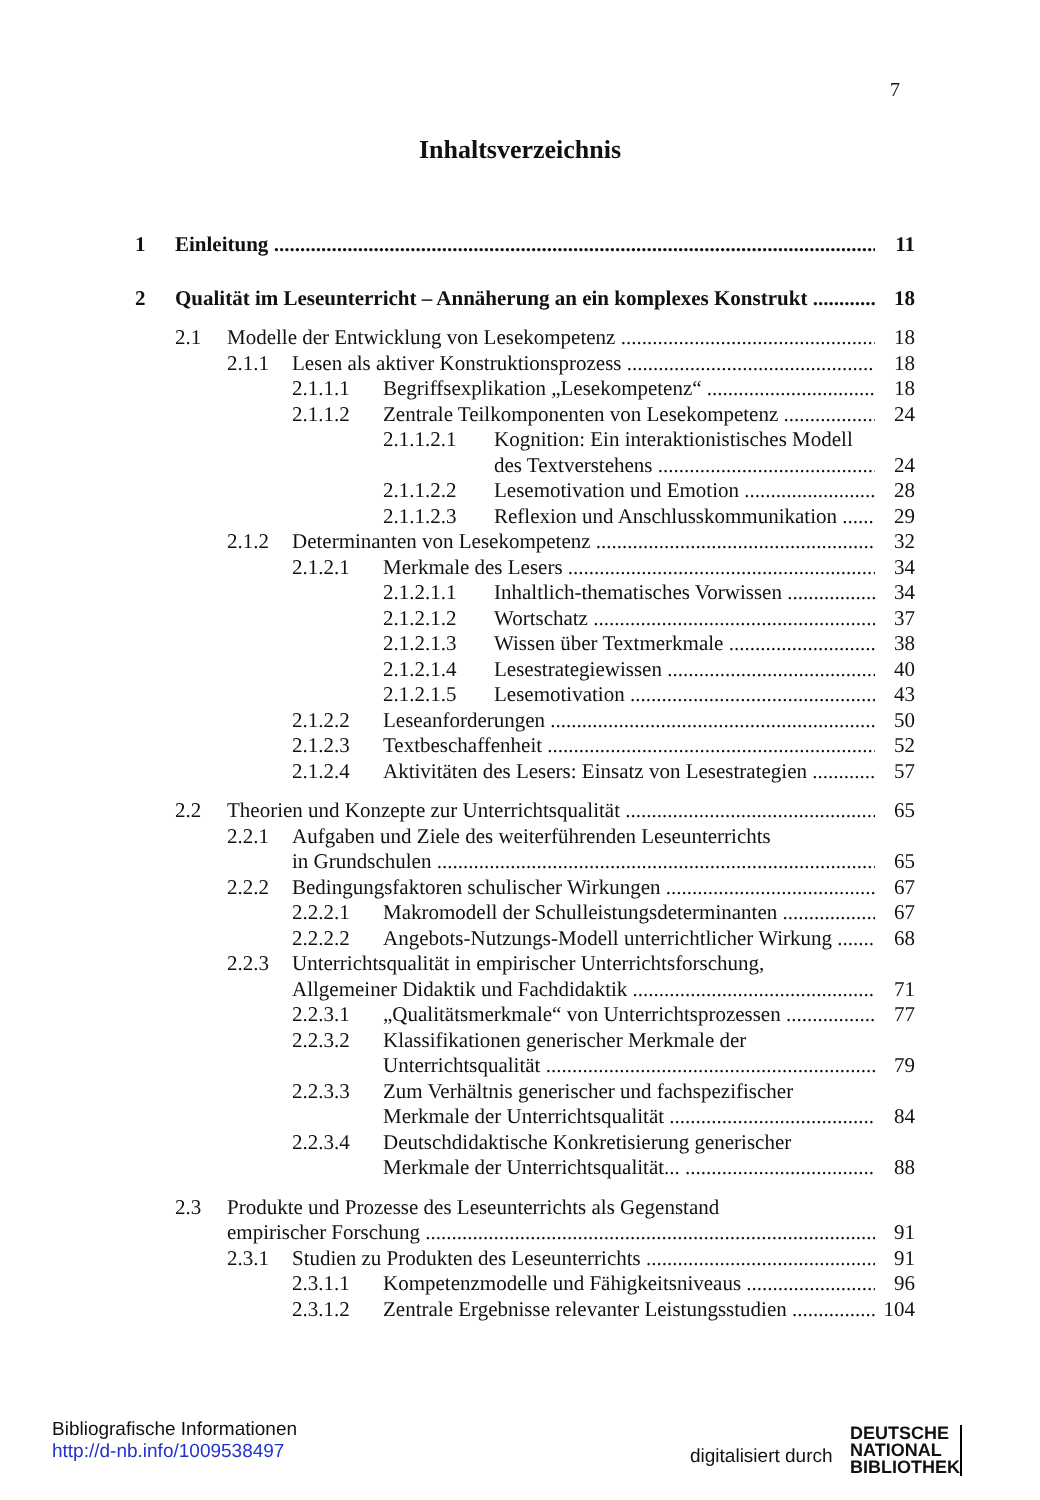7
Inhaltsverzeichnis
1 Einleitung 11
2 Qualität im Leseunterricht – Annäherung an ein komplexes Konstrukt 18
2.1 Modelle der Entwicklung von Lesekompetenz 18
2.1.1 Lesen als aktiver Konstruktionsprozess 18
2.1.1.1 Begriffsexplikation „Lesekompetenz“18
2.1.1.2 Zentrale Teilkomponenten von Lesekompetenz 24
2.1.1.2.1 Kognition: Ein interaktionistisches Modell
des Textverstehens 24
2.1.1.2.2 Lesemotivation und Emotion 28
2.1.1.2.3 Reflexion und Anschlusskommunikation 29
2.1.2 Determinanten von Lesekompetenz 32
2.1.2.1 Merkmale des Lesers 34
2.1.2.1.1 Inhaltlich-thematisches Vorwissen 34
2.1.2.1.2 Wortschatz 37
2.1.2.1.3 Wissen über Textmerkmale 38
2.1.2.1.4 Lesestrategiewissen 40
2.1.2.1.5 Lesemotivation 43
2.1.2.2 Leseanforderungen 50
2.1.2.3 Textbeschaffenheit 52
2.1.2.4 Aktivitäten des Lesers: Einsatz von Lesestrategien 57
2.2 Theorien und Konzepte zur Unterrichtsqualität 65
2.2.1 Aufgaben und Ziele des weiterführenden Leseunterrichts
in Grundschulen 65
2.2.2 Bedingungsfaktoren schulischer Wirkungen 67
2.2.2.1 Makromodell der Schulleistungsdeterminanten 67
2.2.2.2 Angebots-Nutzungs-Modell unterrichtlicher Wirkung 68
2.2.3 Unterrichtsqualität in empirischer Unterrichtsforschung,
Allgemeiner Didaktik und Fachdidaktik 71
2.2.3.1 „Qualitätsmerkmale“ von Unterrichtsprozessen 77
2.2.3.2 Klassifikationen generischer Merkmale der
Unterrichtsqualität 79
2.2.3.3 Zum Verhältnis generischer und fachspezifischer
Merkmale der Unterrichtsqualität 84
2.2.3.4 Deutschdidaktische Konkretisierung generischer
Merkmale der Unterrichtsqualität... 88
2.3 Produkte und Prozesse des Leseunterrichts als Gegenstand
empirischer Forschung 91
2.3.1 Studien zu Produkten des Leseunterrichts 91
2.3.1.1 Kompetenzmodelle und Fähigkeitsniveaus 96
2.3.1.2 Zentrale Ergebnisse relevanter Leistungsstudien 104
Bibliografische Informationen
http://d-nb.info/1009538497
digitalisiert durch
DEUTSCHE
NATIONAL
BIBLIOTHEK